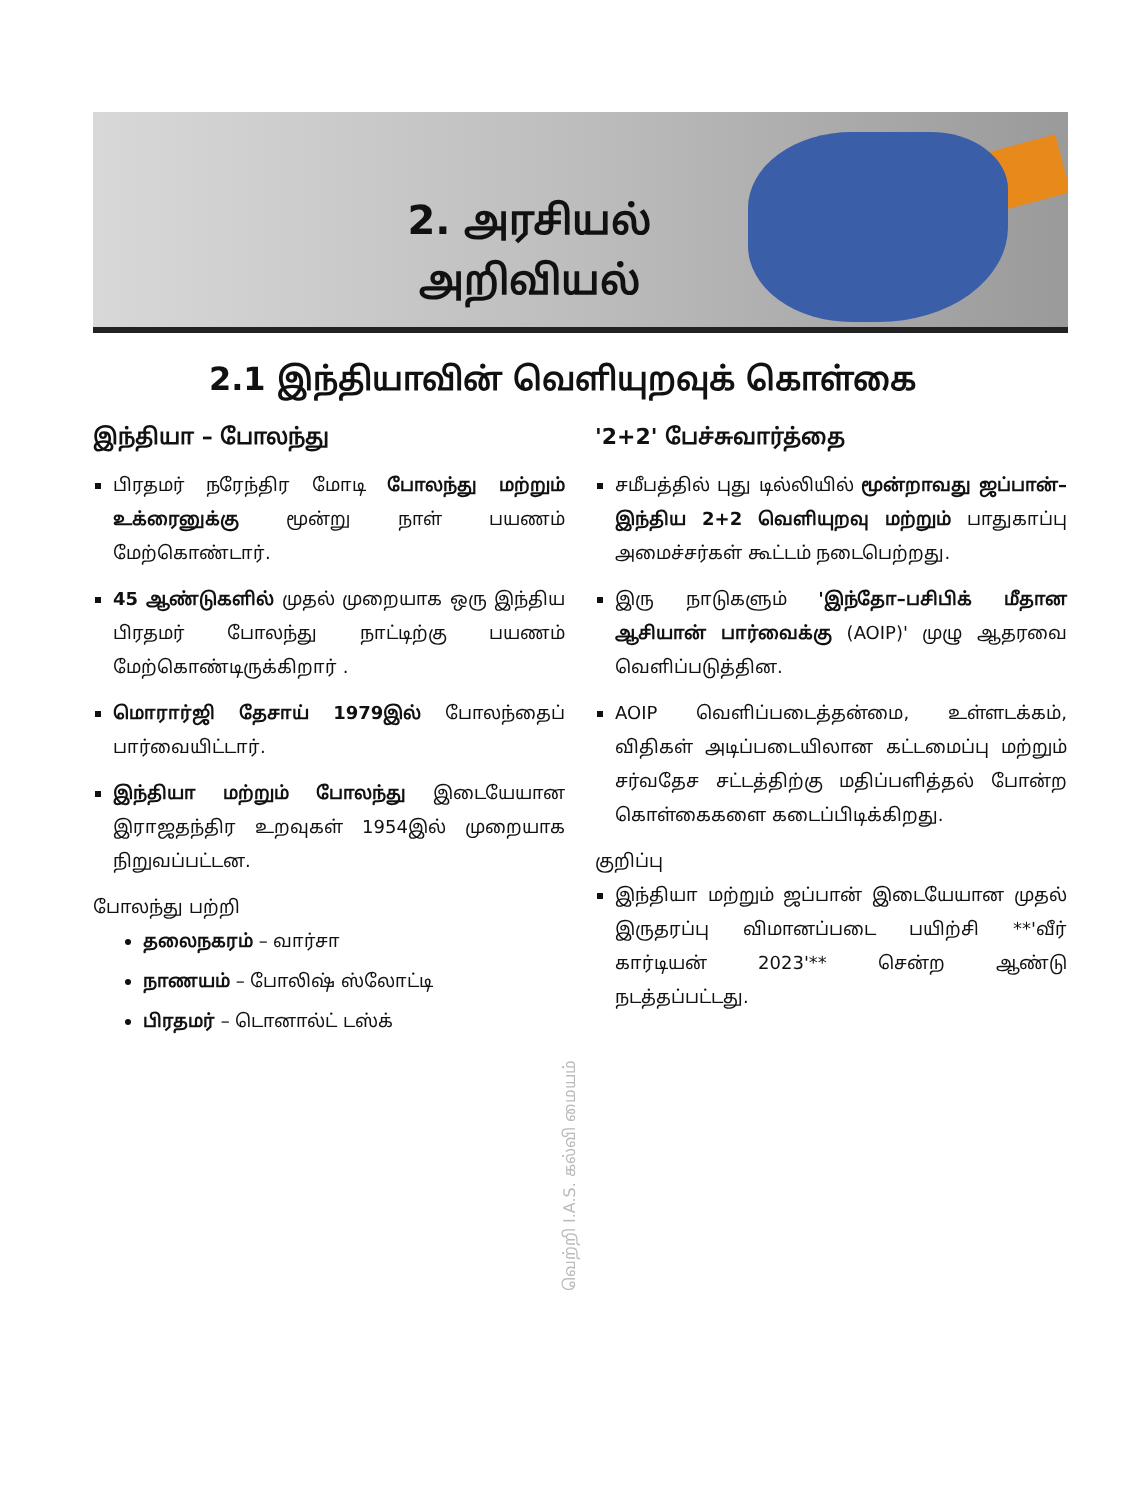2. அரசியல்
அறிவியல்
2.1 இந்தியாவின் வெளியுறவுக் கொள்கை
இந்தியா – போலந்து
பிரதமர் நரேந்திர மோடி போலந்து மற்றும் உக்ரைனுக்கு மூன்று நாள் பயணம் மேற்கொண்டார்.
45 ஆண்டுகளில் முதல் முறையாக ஒரு இந்திய பிரதமர் போலந்து நாட்டிற்கு பயணம் மேற்கொண்டிருக்கிறார் .
மொரார்ஜி தேசாய் 1979இல் போலந்தைப் பார்வையிட்டார்.
இந்தியா மற்றும் போலந்து இடையேயான இராஜதந்திர உறவுகள் 1954இல் முறையாக நிறுவப்பட்டன.
போலந்து பற்றி
தலைநகரம் – வார்சா
நாணயம் – போலிஷ் ஸ்லோட்டி
பிரதமர் – டொனால்ட் டஸ்க்
'2+2' பேச்சுவார்த்தை
சமீபத்தில் புது டில்லியில் மூன்றாவது ஜப்பான்–இந்திய 2+2 வெளியுறவு மற்றும் பாதுகாப்பு அமைச்சர்கள் கூட்டம் நடைபெற்றது.
இரு நாடுகளும் 'இந்தோ–பசிபிக் மீதான ஆசியான் பார்வைக்கு (AOIP)' முழு ஆதரவை வெளிப்படுத்தின.
AOIP வெளிப்படைத்தன்மை, உள்ளடக்கம், விதிகள் அடிப்படையிலான கட்டமைப்பு மற்றும் சர்வதேச சட்டத்திற்கு மதிப்பளித்தல் போன்ற கொள்கைகளை கடைப்பிடிக்கிறது.
குறிப்பு
இந்தியா மற்றும் ஜப்பான் இடையேயான முதல் இருதரப்பு விமானப்படை பயிற்சி **'வீர் கார்டியன் 2023'** சென்ற ஆண்டு நடத்தப்பட்டது.
வெற்றி I.A.S. கல்வி மையம்